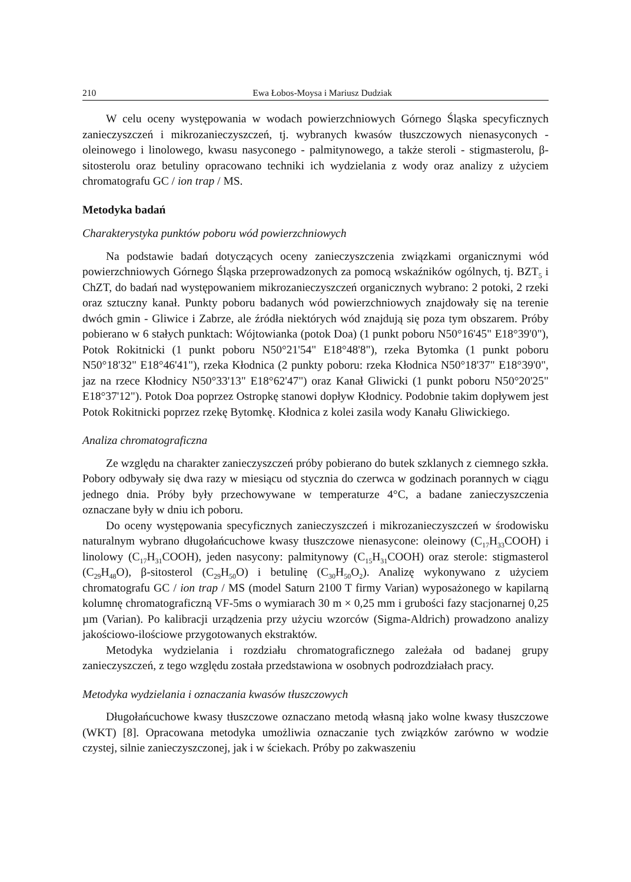210 Ewa Łobos-Moysa i Mariusz Dudziak
W celu oceny występowania w wodach powierzchniowych Górnego Śląska specyficznych zanieczyszczeń i mikrozanieczyszczeń, tj. wybranych kwasów tłuszczowych nienasyconych - oleinowego i linolowego, kwasu nasyconego - palmitynowego, a także steroli - stigmasterolu, β-sitosterolu oraz betuliny opracowano techniki ich wydzielania z wody oraz analizy z użyciem chromatografu GC / ion trap / MS.
Metodyka badań
Charakterystyka punktów poboru wód powierzchniowych
Na podstawie badań dotyczących oceny zanieczyszczenia związkami organicznymi wód powierzchniowych Górnego Śląska przeprowadzonych za pomocą wskaźników ogólnych, tj. BZT<sub>5</sub> i ChZT, do badań nad występowaniem mikrozanieczyszczeń organicznych wybrano: 2 potoki, 2 rzeki oraz sztuczny kanał. Punkty poboru badanych wód powierzchniowych znajdowały się na terenie dwóch gmin - Gliwice i Zabrze, ale źródła niektórych wód znajdują się poza tym obszarem. Próby pobierano w 6 stałych punktach: Wójtowianka (potok Doa) (1 punkt poboru N50°16'45" E18°39'0"), Potok Rokitnicki (1 punkt poboru N50°21'54" E18°48'8"), rzeka Bytomka (1 punkt poboru N50°18'32" E18°46'41"), rzeka Kłodnica (2 punkty poboru: rzeka Kłodnica N50°18'37" E18°39'0", jaz na rzece Kłodnicy N50°33'13" E18°62'47") oraz Kanał Gliwicki (1 punkt poboru N50°20'25" E18°37'12"). Potok Doa poprzez Ostropkę stanowi dopływ Kłodnicy. Podobnie takim dopływem jest Potok Rokitnicki poprzez rzekę Bytomkę. Kłodnica z kolei zasila wody Kanału Gliwickiego.
Analiza chromatograficzna
Ze względu na charakter zanieczyszczeń próby pobierano do butek szklanych z ciemnego szkła. Pobory odbywały się dwa razy w miesiącu od stycznia do czerwca w godzinach porannych w ciągu jednego dnia. Próby były przechowywane w temperaturze 4°C, a badane zanieczyszczenia oznaczane były w dniu ich poboru.
Do oceny występowania specyficznych zanieczyszczeń i mikrozanieczyszczeń w środowisku naturalnym wybrano długołańcuchowe kwasy tłuszczowe nienasycone: oleinowy (C<sub>17</sub>H<sub>33</sub>COOH) i linolowy (C<sub>17</sub>H<sub>31</sub>COOH), jeden nasycony: palmitynowy (C<sub>15</sub>H<sub>31</sub>COOH) oraz sterole: stigmasterol (C<sub>29</sub>H<sub>48</sub>O), β-sitosterol (C<sub>29</sub>H<sub>50</sub>O) i betulinę (C<sub>30</sub>H<sub>50</sub>O<sub>2</sub>). Analizę wykonywano z użyciem chromatografu GC / ion trap / MS (model Saturn 2100 T firmy Varian) wyposażonego w kapilarną kolumnę chromatograficzną VF-5ms o wymiarach 30 m × 0,25 mm i grubości fazy stacjonarnej 0,25 µm (Varian). Po kalibracji urządzenia przy użyciu wzorców (Sigma-Aldrich) prowadzono analizy jakościowo-ilościowe przygotowanych ekstraktów.
Metodyka wydzielania i rozdziału chromatograficznego zależała od badanej grupy zanieczyszczeń, z tego względu została przedstawiona w osobnych podrozdziałach pracy.
Metodyka wydzielania i oznaczania kwasów tłuszczowych
Długołańcuchowe kwasy tłuszczowe oznaczano metodą własną jako wolne kwasy tłuszczowe (WKT) [8]. Opracowana metodyka umożliwia oznaczanie tych związków zarówno w wodzie czystej, silnie zanieczyszczonej, jak i w ściekach. Próby po zakwaszeniu